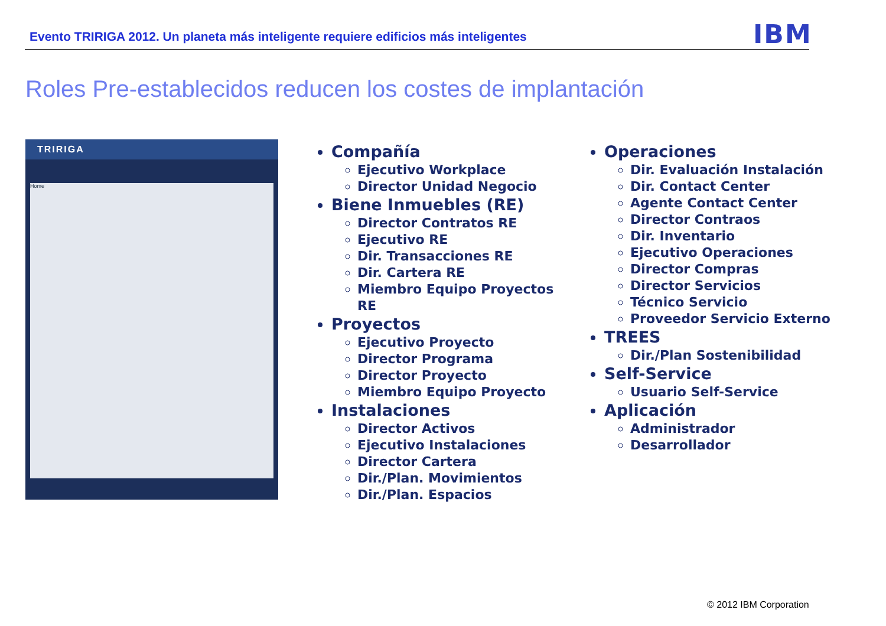Evento TRIRIGA 2012. Un planeta más inteligente requiere edificios más inteligentes
IBM
Roles Pre-establecidos reducen los costes de implantación
TRIRIGA
Home
Compañía
Ejecutivo Workplace
Director Unidad Negocio
Biene Inmuebles (RE)
Director Contratos RE
Ejecutivo RE
Dir. Transacciones RE
Dir. Cartera RE
Miembro Equipo Proyectos RE
Proyectos
Ejecutivo Proyecto
Director Programa
Director Proyecto
Miembro Equipo Proyecto
Instalaciones
Director Activos
Ejecutivo Instalaciones
Director Cartera
Dir./Plan. Movimientos
Dir./Plan. Espacios
Operaciones
Dir. Evaluación Instalación
Dir. Contact Center
Agente Contact Center
Director Contraos
Dir. Inventario
Ejecutivo Operaciones
Director Compras
Director Servicios
Técnico Servicio
Proveedor Servicio Externo
TREES
Dir./Plan Sostenibilidad
Self-Service
Usuario Self-Service
Aplicación
Administrador
Desarrollador
© 2012 IBM Corporation